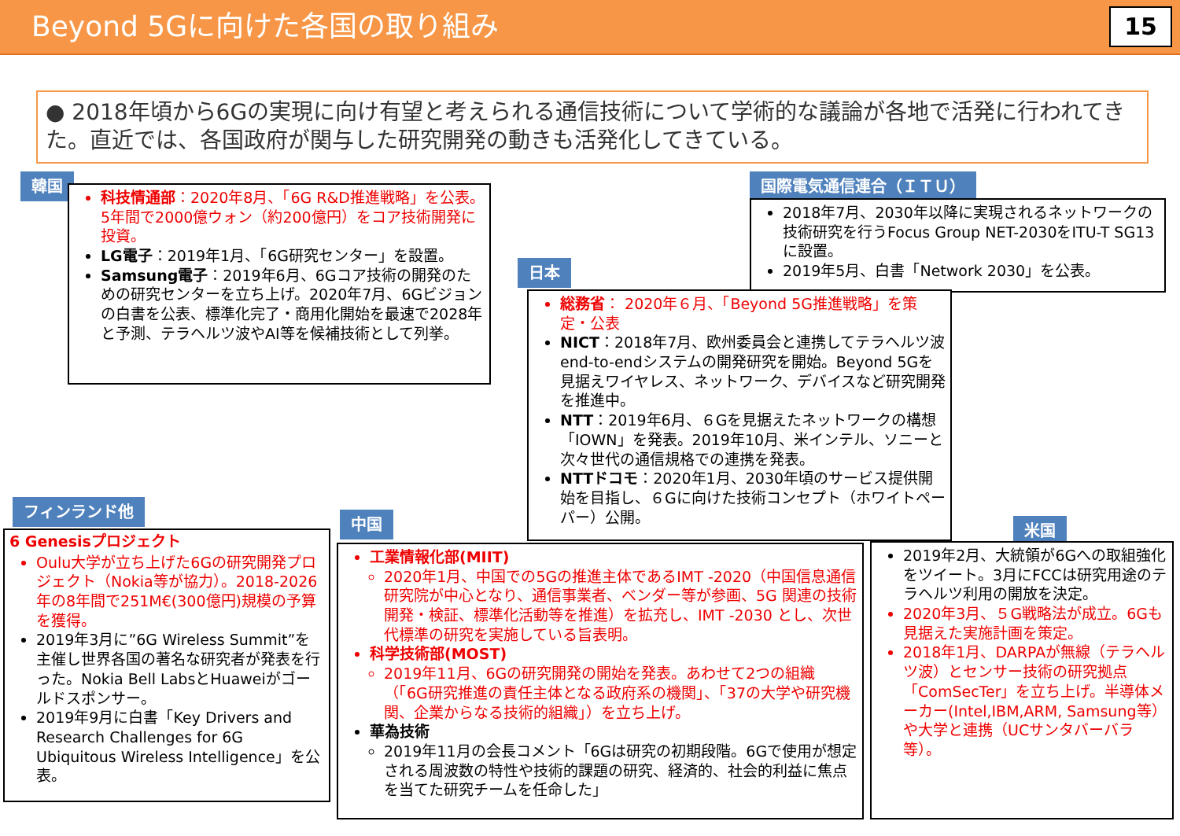Beyond 5Gに向けた各国の取り組み
15
● 2018年頃から6Gの実現に向け有望と考えられる通信技術について学術的な議論が各地で活発に行われてきた。直近では、各国政府が関与した研究開発の動きも活発化してきている。
韓国
科技情通部：2020年8月、「6G R&D推進戦略」を公表。5年間で2000億ウォン（約200億円）をコア技術開発に投資。
LG電子：2019年1月、「6G研究センター」を設置。
Samsung電子：2019年6月、6Gコア技術の開発のための研究センターを立ち上げ。2020年7月、6Gビジョンの白書を公表、標準化完了・商用化開始を最速で2028年と予測、テラヘルツ波やAI等を候補技術として列挙。
国際電気通信連合（ＩＴＵ）
2018年7月、2030年以降に実現されるネットワークの技術研究を行うFocus Group NET-2030をITU-T SG13に設置。
2019年5月、白書「Network 2030」を公表。
日本
総務省： 2020年６月、「Beyond 5G推進戦略」を策定・公表
NICT：2018年7月、欧州委員会と連携してテラヘルツ波end-to-endシステムの開発研究を開始。Beyond 5Gを見据えワイヤレス、ネットワーク、デバイスなど研究開発を推進中。
NTT：2019年6月、６Gを見据えたネットワークの構想「IOWN」を発表。2019年10月、米インテル、ソニーと次々世代の通信規格での連携を発表。
NTTドコモ：2020年1月、2030年頃のサービス提供開始を目指し、６Gに向けた技術コンセプト（ホワイトペーパー）公開。
フィンランド他
6 Genesisプロジェクト
Oulu大学が立ち上げた6Gの研究開発プロジェクト（Nokia等が協力）。2018-2026年の8年間で251M€(300億円)規模の予算を獲得。
2019年3月に”6G Wireless Summit”を主催し世界各国の著名な研究者が発表を行った。Nokia Bell LabsとHuaweiがゴールドスポンサー。
2019年9月に白書「Key Drivers and Research Challenges for 6G Ubiquitous Wireless Intelligence」を公表。
中国
工業情報化部(MIIT)
2020年1月、中国での5Gの推進主体であるIMT -2020（中国信息通信研究院が中心となり、通信事業者、ベンダー等が参画、5G 関連の技術開発・検証、標準化活動等を推進）を拡充し、IMT -2030 とし、次世代標準の研究を実施している旨表明。
科学技術部(MOST)
2019年11月、6Gの研究開発の開始を発表。あわせて2つの組織（「6G研究推進の責任主体となる政府系の機関」、「37の大学や研究機関、企業からなる技術的組織」）を立ち上げ。
華為技術
2019年11月の会長コメント「6Gは研究の初期段階。6Gで使用が想定される周波数の特性や技術的課題の研究、経済的、社会的利益に焦点を当てた研究チームを任命した」
米国
2019年2月、大統領が6Gへの取組強化をツイート。3月にFCCは研究用途のテラヘルツ利用の開放を決定。
2020年3月、５G戦略法が成立。6Gも見据えた実施計画を策定。
2018年1月、DARPAが無線（テラヘルツ波）とセンサー技術の研究拠点「ComSecTer」を立ち上げ。半導体メーカー(Intel,IBM,ARM, Samsung等）や大学と連携（UCサンタバーバラ等）。